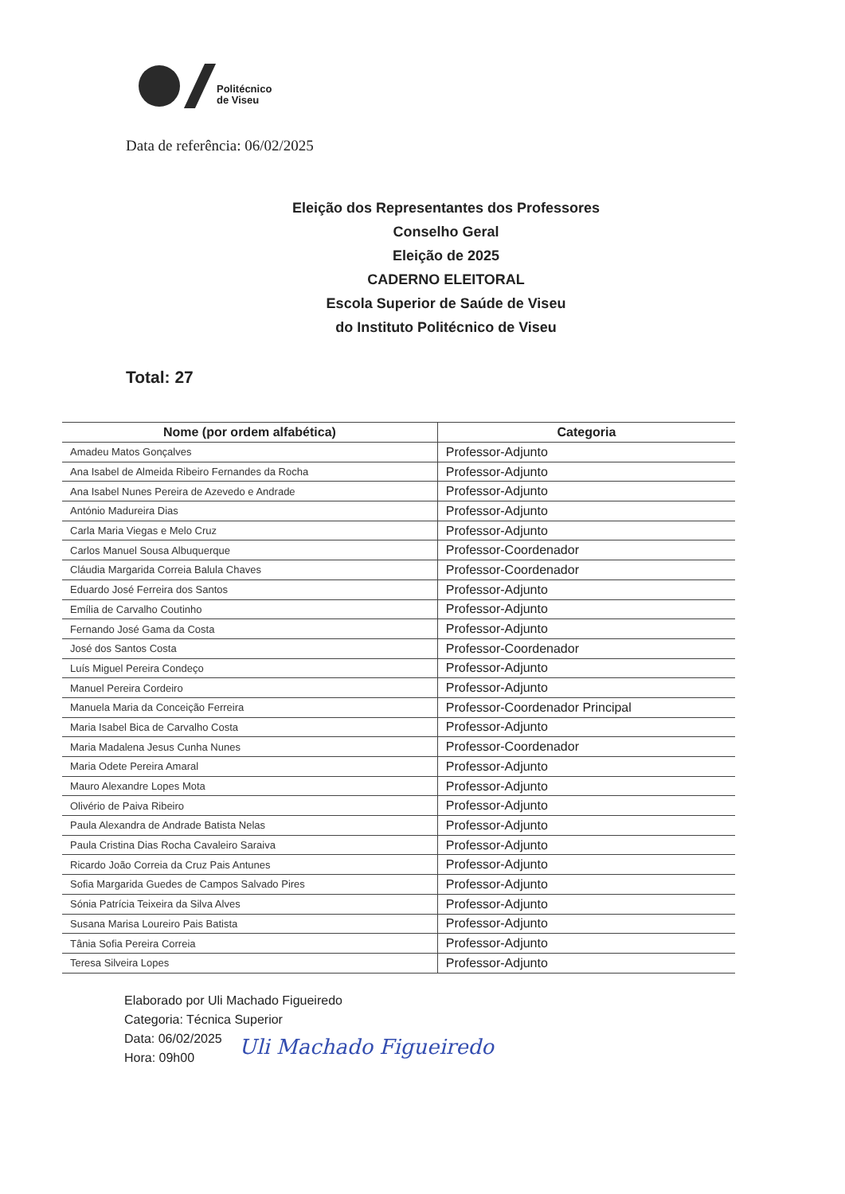Politécnico
de Viseu
Data de referência: 06/02/2025
Eleição dos Representantes dos Professores
Conselho Geral
Eleição de 2025
CADERNO ELEITORAL
Escola Superior de Saúde de Viseu
do Instituto Politécnico de Viseu
Total: 27
| Nome (por ordem alfabética) | Categoria |
| --- | --- |
| Amadeu Matos Gonçalves | Professor-Adjunto |
| Ana Isabel de Almeida Ribeiro Fernandes da Rocha | Professor-Adjunto |
| Ana Isabel Nunes Pereira de Azevedo e Andrade | Professor-Adjunto |
| António Madureira Dias | Professor-Adjunto |
| Carla Maria Viegas e Melo Cruz | Professor-Adjunto |
| Carlos Manuel Sousa Albuquerque | Professor-Coordenador |
| Cláudia Margarida Correia Balula Chaves | Professor-Coordenador |
| Eduardo José Ferreira dos Santos | Professor-Adjunto |
| Emília de Carvalho Coutinho | Professor-Adjunto |
| Fernando José Gama da Costa | Professor-Adjunto |
| José dos Santos Costa | Professor-Coordenador |
| Luís Miguel Pereira Condeço | Professor-Adjunto |
| Manuel Pereira Cordeiro | Professor-Adjunto |
| Manuela Maria da Conceição Ferreira | Professor-Coordenador Principal |
| Maria Isabel Bica de Carvalho Costa | Professor-Adjunto |
| Maria Madalena Jesus Cunha Nunes | Professor-Coordenador |
| Maria Odete Pereira Amaral | Professor-Adjunto |
| Mauro Alexandre Lopes Mota | Professor-Adjunto |
| Olivério de Paiva Ribeiro | Professor-Adjunto |
| Paula Alexandra de Andrade Batista Nelas | Professor-Adjunto |
| Paula Cristina Dias Rocha Cavaleiro Saraiva | Professor-Adjunto |
| Ricardo João Correia da Cruz Pais Antunes | Professor-Adjunto |
| Sofia Margarida Guedes de Campos Salvado Pires | Professor-Adjunto |
| Sónia Patrícia Teixeira da Silva Alves | Professor-Adjunto |
| Susana Marisa Loureiro Pais Batista | Professor-Adjunto |
| Tânia Sofia Pereira Correia | Professor-Adjunto |
| Teresa Silveira Lopes | Professor-Adjunto |
Elaborado por Uli Machado Figueiredo
Categoria: Técnica Superior
Data: 06/02/2025
Hora: 09h00
Uli Machado Figueiredo